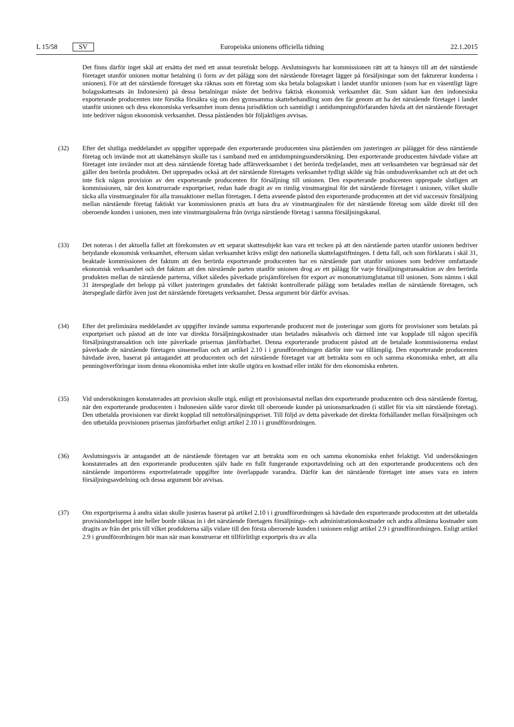L 15/58 SV Europeiska unionens officiella tidning 22.1.2015
Det finns därför inget skäl att ersätta det med ett annat teoretiskt belopp. Avslutningsvis har kommissionen rätt att ta hänsyn till att det närstående företaget utanför unionen mottar betalning (i form av det pålägg som det närstående företaget lägger på försäljningar som det fakturerar kunderna i unionen). För att det närstående företaget ska räknas som ett företag som ska betala bolagsskatt i landet utanför unionen (som har en väsentligt lägre bolagsskattesats än Indonesien) på dessa betalningar måste det bedriva faktisk ekonomisk verksamhet där. Som sådant kan den indonesiska exporterande producenten inte försöka försäkra sig om den gynnsamma skatte­behandling som den får genom att ha det närstående företaget i landet utanför unionen och dess ekonomiska verksamhet inom denna jurisdiktion och samtidigt i antidumpningsförfaranden hävda att det närstående företaget inte bedriver någon ekonomisk verksamhet. Dessa påståenden bör följaktligen avvisas.
(32) Efter det slutliga meddelandet av uppgifter upprepade den exporterande producenten sina påståenden om justeringen av pålägget för dess närstående företag och invände mot att skattehänsyn skulle tas i samband med en antidumpningsundersökning. Den exporterande producenten hävdade vidare att företaget inte invänder mot att dess närstående företag hade affärsverksamhet i det berörda tredjelandet, men att verksamheten var begränsad när det gäller den berörda produkten. Det upprepades också att det närstående företagets verksamhet tydligt skilde sig från ombudsverksamhet och att det och inte fick någon provision av den exporterande producenten för försäljning till unionen. Den exporterande producenten upprepade slutligen att kommissionen, när den konstruerade exportpriset, redan hade dragit av en rimlig vinstmarginal för det närstående företaget i unionen, vilket skulle täcka alla vinstmarginaler för alla transaktioner mellan företagen. I detta avseende påstod den exporterande producenten att det vid successiv försäljning mellan närstående företag faktiskt var kommissionen praxis att bara dra av vinstmarginalen för det närstående företag som sålde direkt till den oberoende kunden i unionen, men inte vinstmarginalerna från övriga närstående företag i samma försäljningskanal.
(33) Det noteras i det aktuella fallet att förekomsten av ett separat skattesubjekt kan vara ett tecken på att den närstående parten utanför unionen bedriver betydande ekonomisk verksamhet, eftersom sådan verksamhet krävs enligt den nationella skattelagstiftningen. I detta fall, och som förklarats i skäl 31, beaktade kommissionen det faktum att den berörda exporterande producenten har en närstående part utanför unionen som bedriver omfattande ekonomisk verksamhet och det faktum att den närstående parten utanför unionen drog av ett pålägg för varje försäljningstransaktion av den berörda produkten mellan de närstående parterna, vilket således påverkade prisjämförelsen för export av mononatriumglutamat till unionen. Som nämns i skäl 31 återspeglade det belopp på vilket justeringen grundades det faktiskt kontrollerade pålägg som betalades mellan de närstående företagen, och återspeglade därför även just det närstående företagets verksamhet. Dessa argument bör därför avvisas.
(34) Efter det preliminära meddelandet av uppgifter invände samma exporterande producent mot de justeringar som gjorts för provisioner som betalats på exportpriset och påstod att de inte var direkta försäljningskostnader utan betalades månadsvis och därmed inte var kopplade till någon specifik försäljningstransaktion och inte påverkade prisernas jämförbarhet. Denna exporterande producent påstod att de betalade kommissionerna endast påverkade de närstående företagen sinsemellan och att artikel 2.10 i i grundförordningen därför inte var tillämplig. Den exporterande producenten hävdade även, baserat på antagandet att producenten och det närstående företaget var att betrakta som en och samma ekonomiska enhet, att alla penningöverföringar inom denna ekonomiska enhet inte skulle utgöra en kostnad eller intäkt för den ekonomiska enheten.
(35) Vid undersökningen konstaterades att provision skulle utgå, enligt ett provisionsavtal mellan den exporterande producenten och dess närstående företag, när den exporterande producenten i Indonesien sålde varor direkt till oberoende kunder på unionsmarknaden (i stället för via sitt närstående företag). Den utbetalda provisionen var direkt kopplad till nettoförsäljningspriset. Till följd av detta påverkade det direkta förhållandet mellan försälj­ningen och den utbetalda provisionen prisernas jämförbarhet enligt artikel 2.10 i i grundförordningen.
(36) Avslutningsvis är antagandet att de närstående företagen var att betrakta som en och samma ekonomiska enhet felaktigt. Vid undersökningen konstaterades att den exporterande producenten själv hade en fullt fungerande exportavdelning och att den exporterande producentens och den närstående importörens exportrelaterade uppgifter inte överlappade varandra. Därför kan det närstående företaget inte anses vara en intern försäljningsav­delning och dessa argument bör avvisas.
(37) Om exportpriserna å andra sidan skulle justeras baserat på artikel 2.10 i i grundförordningen så hävdade den exporterande producenten att det utbetalda provisionsbeloppet inte heller borde räknas in i det närstående företagets försäljnings- och administrationskostnader och andra allmänna kostnader som dragits av från det pris till vilket produkterna säljs vidare till den första oberoende kunden i unionen enligt artikel 2.9 i grundförord­ningen. Enligt artikel 2.9 i grundförordningen bör man när man konstruerar ett tillförlitligt exportpris dra av alla